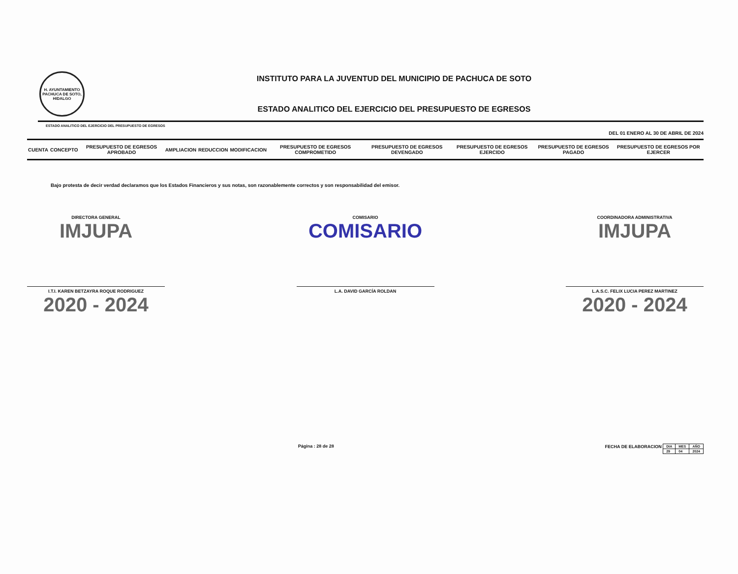H. AYUNTAMIENTO PACHUCA DE SOTO, HIDALGO
INSTITUTO PARA LA JUVENTUD DEL MUNICIPIO DE PACHUCA DE SOTO
ESTADO ANALITICO DEL EJERCICIO DEL PRESUPUESTO DE EGRESOS
ESTADO ANALITICO DEL EJERCICIO DEL PRESUPUESTO DE EGRESOS
DEL 01 ENERO AL 30 DE ABRIL DE 2024
| CUENTA | CONCEPTO | PRESUPUESTO DE EGRESOS APROBADO | AMPLIACION | REDUCCION | MODIFICACION | PRESUPUESTO DE EGRESOS COMPROMETIDO | PRESUPUESTO DE EGRESOS DEVENGADO | PRESUPUESTO DE EGRESOS EJERCIDO | PRESUPUESTO DE EGRESOS PAGADO | PRESUPUESTO DE EGRESOS POR EJERCER |
| --- | --- | --- | --- | --- | --- | --- | --- | --- | --- | --- |
Bajo protesta de decir verdad declaramos que los Estados Financieros y sus notas, son razonablemente correctos y son responsabilidad del emisor.
DIRECTORA GENERAL
IMJUPA
I.T.I. KAREN BETZAYRA ROQUE RODRIGUEZ
2020 - 2024
COMISARIO
COMISARIO
L.A. DAVID GARCÍA ROLDAN
COORDINADORA ADMINISTRATIVA
IMJUPA
L.A.S.C. FELIX LUCIA PEREZ MARTINEZ
2020 - 2024
Página : 28 de 28 FECHA DE ELABORACION
| DIA | MES | AÑO |
| 29 | 04 | 2024 |